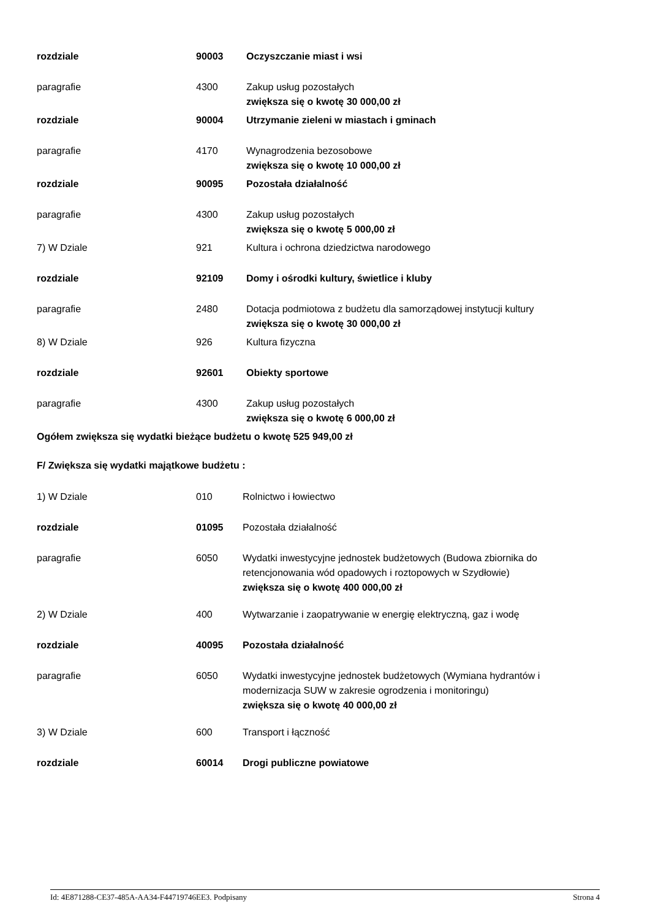rozdziale 90003 Oczyszczanie miast i wsi
paragrafie 4300 Zakup usług pozostałych
zwiększa się o kwotę 30 000,00 zł
rozdziale 90004 Utrzymanie zieleni w miastach i gminach
paragrafie 4170 Wynagrodzenia bezosobowe
zwiększa się o kwotę 10 000,00 zł
rozdziale 90095 Pozostała działalność
paragrafie 4300 Zakup usług pozostałych
zwiększa się o kwotę 5 000,00 zł
7) W Dziale 921 Kultura i ochrona dziedzictwa narodowego
rozdziale 92109 Domy i ośrodki kultury, świetlice i kluby
paragrafie 2480 Dotacja podmiotowa z budżetu dla samorządowej instytucji kultury
zwiększa się o kwotę 30 000,00 zł
8) W Dziale 926 Kultura fizyczna
rozdziale 92601 Obiekty sportowe
paragrafie 4300 Zakup usług pozostałych
zwiększa się o kwotę 6 000,00 zł
Ogółem zwiększa się wydatki bieżące budżetu o kwotę 525 949,00 zł
F/ Zwiększa się wydatki majątkowe budżetu :
1) W Dziale 010 Rolnictwo i łowiectwo
rozdziale 01095 Pozostała działalność
paragrafie 6050 Wydatki inwestycyjne jednostek budżetowych (Budowa zbiornika do retencjonowania wód opadowych i roztopowych w Szydłowie)
zwiększa się o kwotę 400 000,00 zł
2) W Dziale 400 Wytwarzanie i zaopatrywanie w energię elektryczną, gaz i wodę
rozdziale 40095 Pozostała działalność
paragrafie 6050 Wydatki inwestycyjne jednostek budżetowych (Wymiana hydrantów i modernizacja SUW w zakresie ogrodzenia i monitoringu)
zwiększa się o kwotę 40 000,00 zł
3) W Dziale 600 Transport i łączność
rozdziale 60014 Drogi publiczne powiatowe
Id: 4E871288-CE37-485A-AA34-F44719746EE3. Podpisany Strona 4